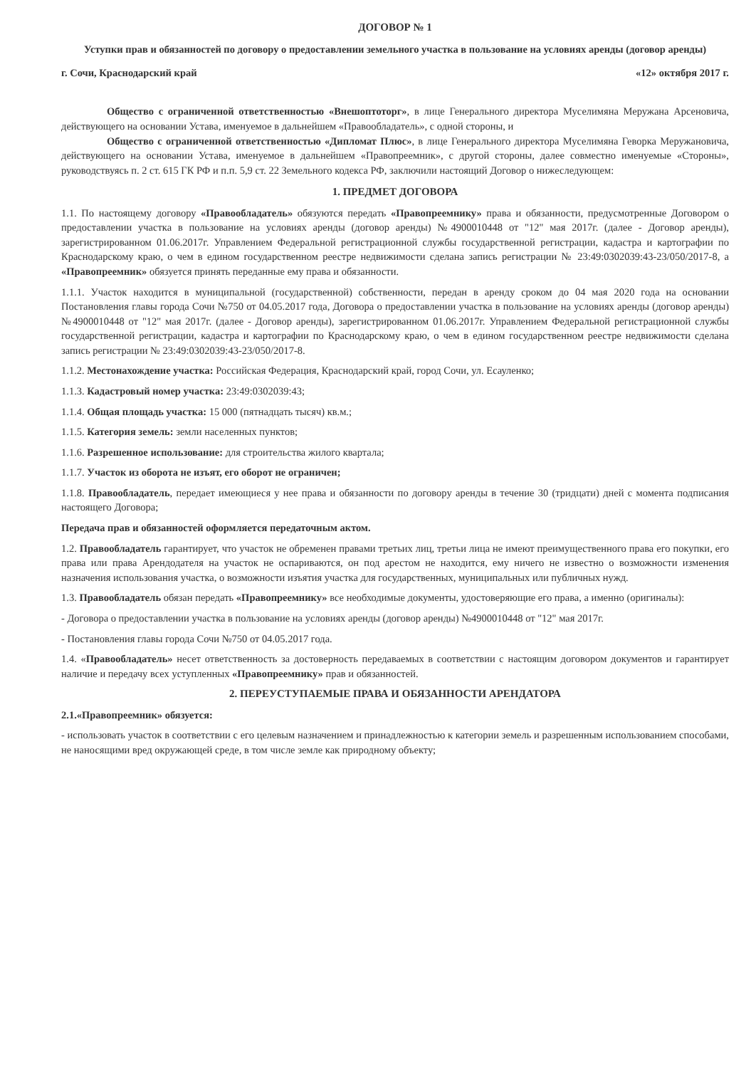ДОГОВОР № 1
Уступки прав и обязанностей по договору о предоставлении земельного участка в пользование на условиях аренды (договор аренды)
г. Сочи, Краснодарский край «12» октября 2017 г.
Общество с ограниченной ответственностью «Внешоптоторг», в лице Генерального директора Муселимяна Меружана Арсеновича, действующего на основании Устава, именуемое в дальнейшем «Правообладатель», с одной стороны, и
Общество с ограниченной ответственностью «Дипломат Плюс», в лице Генерального директора Муселимяна Геворка Меружановича, действующего на основании Устава, именуемое в дальнейшем «Правопреемник», с другой стороны, далее совместно именуемые «Стороны», руководствуясь п. 2 ст. 615 ГК РФ и п.п. 5,9 ст. 22 Земельного кодекса РФ, заключили настоящий Договор о нижеследующем:
1. ПРЕДМЕТ ДОГОВОРА
1.1. По настоящему договору «Правообладатель» обязуются передать «Правопреемнику» права и обязанности, предусмотренные Договором о предоставлении участка в пользование на условиях аренды (договор аренды) №4900010448 от "12" мая 2017г. (далее - Договор аренды), зарегистрированном 01.06.2017г. Управлением Федеральной регистрационной службы государственной регистрации, кадастра и картографии по Краснодарскому краю, о чем в едином государственном реестре недвижимости сделана запись регистрации № 23:49:0302039:43-23/050/2017-8, а «Правопреемник» обязуется принять переданные ему права и обязанности.
1.1.1. Участок находится в муниципальной (государственной) собственности, передан в аренду сроком до 04 мая 2020 года на основании Постановления главы города Сочи №750 от 04.05.2017 года, Договора о предоставлении участка в пользование на условиях аренды (договор аренды) №4900010448 от "12" мая 2017г. (далее - Договор аренды), зарегистрированном 01.06.2017г. Управлением Федеральной регистрационной службы государственной регистрации, кадастра и картографии по Краснодарскому краю, о чем в едином государственном реестре недвижимости сделана запись регистрации № 23:49:0302039:43-23/050/2017-8.
1.1.2. Местонахождение участка: Российская Федерация, Краснодарский край, город Сочи, ул. Есауленко;
1.1.3. Кадастровый номер участка: 23:49:0302039:43;
1.1.4. Общая площадь участка: 15 000 (пятнадцать тысяч) кв.м.;
1.1.5. Категория земель: земли населенных пунктов;
1.1.6. Разрешенное использование: для строительства жилого квартала;
1.1.7. Участок из оборота не изъят, его оборот не ограничен;
1.1.8. Правообладатель, передает имеющиеся у нее права и обязанности по договору аренды в течение 30 (тридцати) дней с момента подписания настоящего Договора;
Передача прав и обязанностей оформляется передаточным актом.
1.2. Правообладатель гарантирует, что участок не обременен правами третьих лиц, третьи лица не имеют преимущественного права его покупки, его права или права Арендодателя на участок не оспариваются, он под арестом не находится, ему ничего не известно о возможности изменения назначения использования участка, о возможности изъятия участка для государственных, муниципальных или публичных нужд.
1.3. Правообладатель обязан передать «Правопреемнику» все необходимые документы, удостоверяющие его права, а именно (оригиналы):
- Договора о предоставлении участка в пользование на условиях аренды (договор аренды) №4900010448 от "12" мая 2017г.
- Постановления главы города Сочи №750 от 04.05.2017 года.
1.4. «Правообладатель» несет ответственность за достоверность передаваемых в соответствии с настоящим договором документов и гарантирует наличие и передачу всех уступленных «Правопреемнику» прав и обязанностей.
2. ПЕРЕУСТУПАЕМЫЕ ПРАВА И ОБЯЗАННОСТИ АРЕНДАТОРА
2.1.«Правопреемник» обязуется:
- использовать участок в соответствии с его целевым назначением и принадлежностью к категории земель и разрешенным использованием способами, не наносящими вред окружающей среде, в том числе земле как природному объекту;